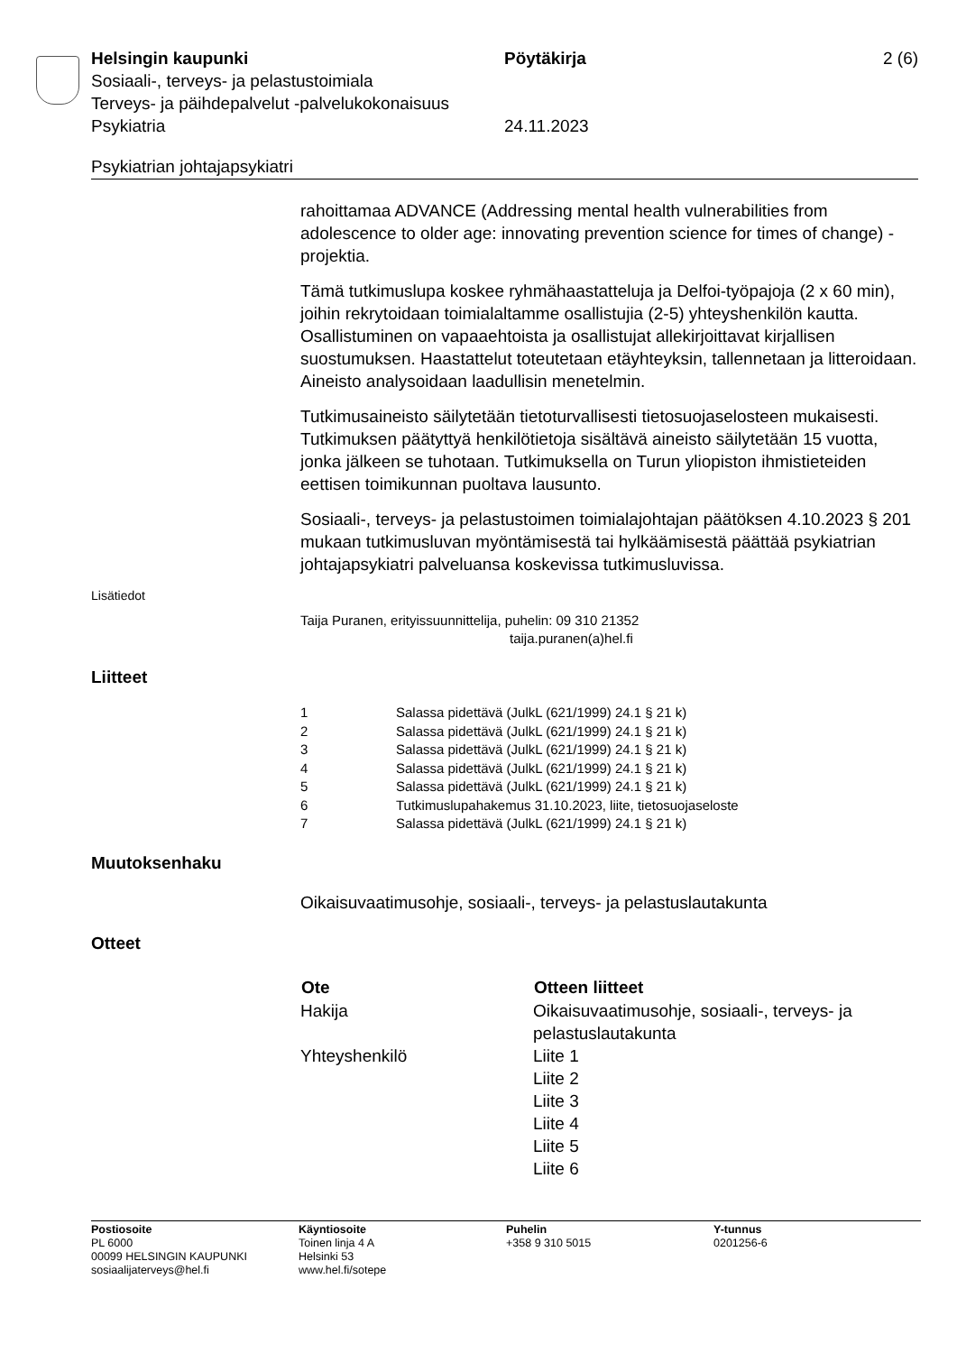Helsingin kaupunki Pöytäkirja 2 (6)
Sosiaali-, terveys- ja pelastustoimiala
Terveys- ja päihdepalvelut -palvelukokonaisuus
Psykiatria 24.11.2023
Psykiatrian johtajapsykiatri
rahoittamaa ADVANCE (Addressing mental health vulnerabilities from adolescence to older age: innovating prevention science for times of change) -projektia.
Tämä tutkimuslupa koskee ryhmähaastatteluja ja Delfoi-työpajoja (2 x 60 min), joihin rekrytoidaan toimialaltamme osallistujia (2-5) yhteyshenkilön kautta. Osallistuminen on vapaaehtoista ja osallistujat allekirjoittavat kirjallisen suostumuksen. Haastattelut toteutetaan etäyhteyksin, tallennetaan ja litteroidaan. Aineisto analysoidaan laadullisin menetelmin.
Tutkimusaineisto säilytetään tietoturvallisesti tietosuojaselosteen mukaisesti. Tutkimuksen päätyttyä henkilötietoja sisältävä aineisto säilytetään 15 vuotta, jonka jälkeen se tuhotaan. Tutkimuksella on Turun yliopiston ihmistieteiden eettisen toimikunnan puoltava lausunto.
Sosiaali-, terveys- ja pelastustoimen toimialajohtajan päätöksen 4.10.2023 § 201 mukaan tutkimusluvan myöntämisestä tai hylkäämisestä päättää psykiatrian johtajapsykiatri palveluansa koskevissa tutkimusluvissa.
Lisätiedot
Taija Puranen, erityissuunnittelija, puhelin: 09 310 21352
taija.puranen(a)hel.fi
Liitteet
| 1 | Salassa pidettävä (JulkL (621/1999) 24.1 § 21 k) |
| 2 | Salassa pidettävä (JulkL (621/1999) 24.1 § 21 k) |
| 3 | Salassa pidettävä (JulkL (621/1999) 24.1 § 21 k) |
| 4 | Salassa pidettävä (JulkL (621/1999) 24.1 § 21 k) |
| 5 | Salassa pidettävä (JulkL (621/1999) 24.1 § 21 k) |
| 6 | Tutkimuslupahakemus 31.10.2023, liite, tietosuojaseloste |
| 7 | Salassa pidettävä (JulkL (621/1999) 24.1 § 21 k) |
Muutoksenhaku
Oikaisuvaatimusohje, sosiaali-, terveys- ja pelastuslautakunta
Otteet
| Ote | Otteen liitteet |
| --- | --- |
| Hakija | Oikaisuvaatimusohje, sosiaali-, terveys- ja pelastuslautakunta |
| Yhteyshenkilö | Liite 1 Liite 2 Liite 3 Liite 4 Liite 5 Liite 6 |
Postiosoite
PL 6000
00099 HELSINGIN KAUPUNKI
sosiaalijaterveys@hel.fi
Käyntiosoite
Toinen linja 4 A
Helsinki 53
www.hel.fi/sotepe
Puhelin
+358 9 310 5015
Y-tunnus
0201256-6